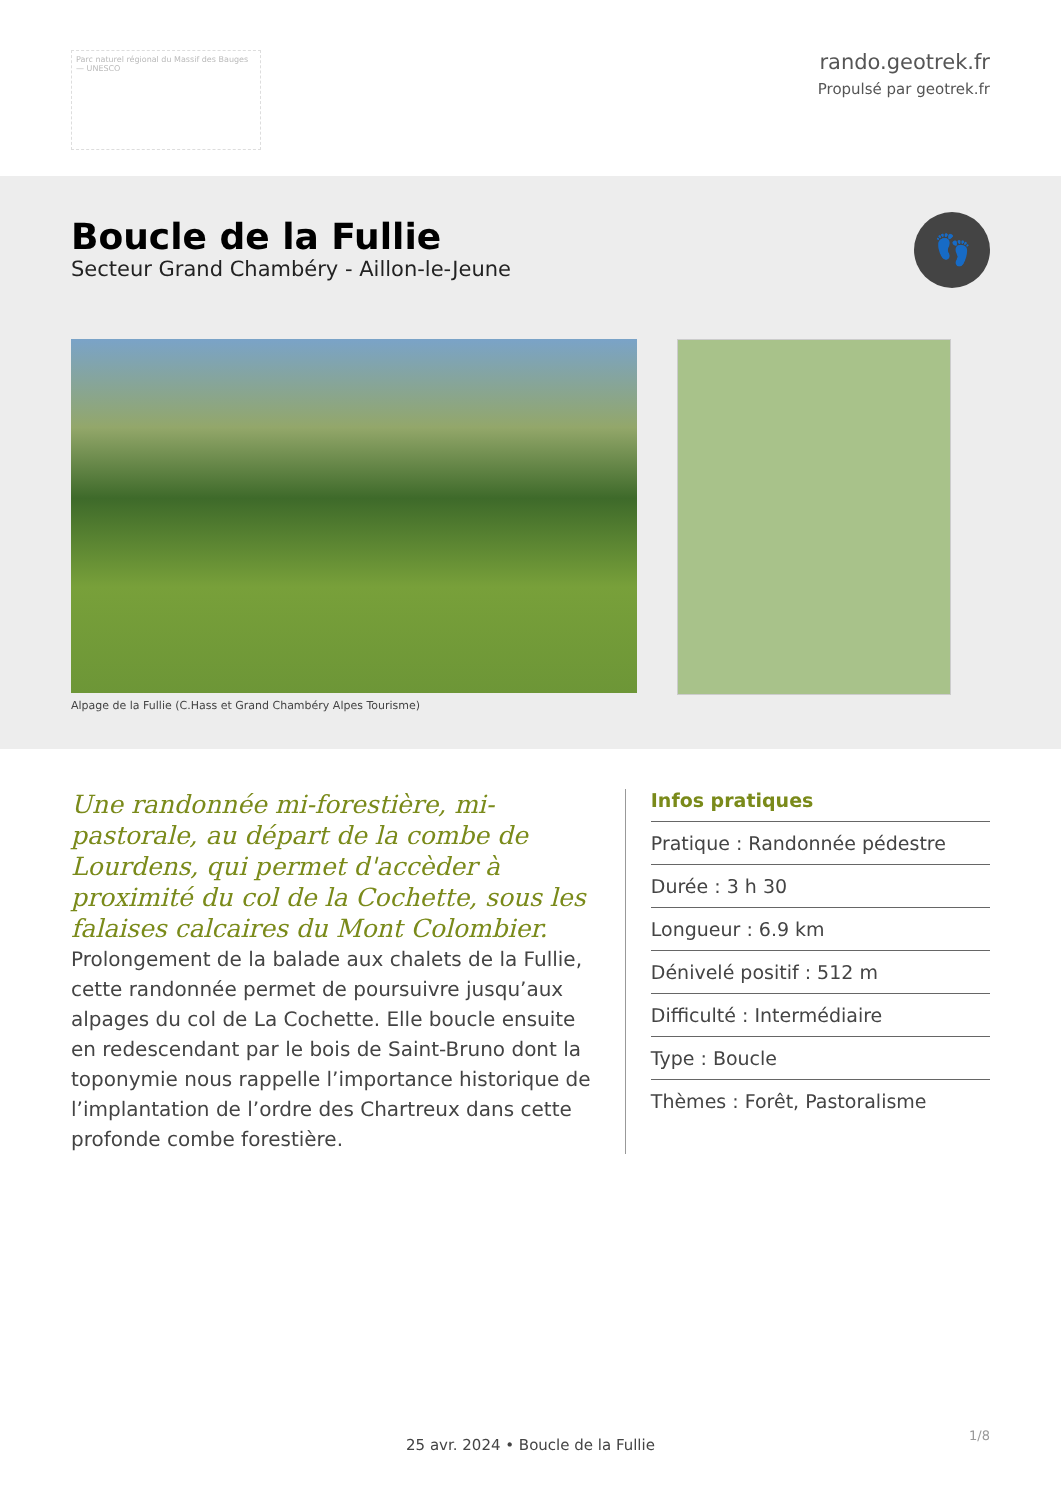Parc naturel régional du Massif des Bauges — UNESCO
rando.geotrek.fr
Propulsé par geotrek.fr
Boucle de la Fullie
Secteur Grand Chambéry - Aillon-le-Jeune
👣
Alpage de la Fullie (C.Hass et Grand Chambéry Alpes Tourisme)
Une randonnée mi-forestière, mi-pastorale, au départ de la combe de Lourdens, qui permet d'accèder à proximité du col de la Cochette, sous les falaises calcaires du Mont Colombier.
Prolongement de la balade aux chalets de la Fullie, cette randonnée permet de poursuivre jusqu’aux alpages du col de La Cochette. Elle boucle ensuite en redescendant par le bois de Saint-Bruno dont la toponymie nous rappelle l’importance historique de l’implantation de l’ordre des Chartreux dans cette profonde combe forestière.
Infos pratiques
Pratique : Randonnée pédestre
Durée : 3 h 30
Longueur : 6.9 km
Dénivelé positif : 512 m
Difficulté : Intermédiaire
Type : Boucle
Thèmes : Forêt, Pastoralisme
1/8
25 avr. 2024 • Boucle de la Fullie